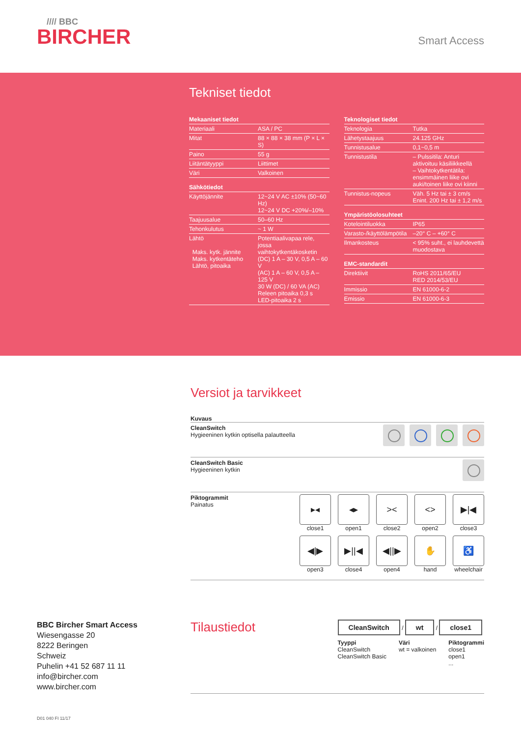//// BBC
BIRCHER
Smart Access
Tekniset tiedot
| Mekaaniset tiedot | |
| --- | --- |
| Materiaali | ASA / PC |
| Mitat | 88 × 88 × 38 mm (P × L × S) |
| Paino | 55 g |
| Liitäntätyyppi | Liittimet |
| Väri | Valkoinen |
| Sähkötiedot | |
| Käyttöjännite | 12~24 V AC ±10% (50~60 Hz) 12~24 V DC +20%/–10% |
| Taajuusalue | 50–60 Hz |
| Tehonkulutus | ~ 1 W |
| Lähtö Maks. kytk. jännite Maks. kytkentäteho Lähtö, pitoaika | Potentiaalivapaa rele, jossa vaihtokytkentäkosketin (DC) 1 A – 30 V, 0,5 A – 60 V (AC) 1 A – 60 V, 0,5 A – 125 V 30 W (DC) / 60 VA (AC) Releen pitoaika 0,3 s LED-pitoaika 2 s |
| Teknologiset tiedot | |
| --- | --- |
| Teknologia | Tutka |
| Lähetystaajuus | 24.125 GHz |
| Tunnistusalue | 0,1~0,5 m |
| Tunnistustila | – Pulssitila: Anturi aktivoituu käsiliikkeellä – Vaihtokytkentätila: ensimmäinen liike ovi auki/toinen liike ovi kiinni |
| Tunnistus-nopeus | Väh. 5 Hz tai ± 3 cm/s Enint. 200 Hz tai ± 1,2 m/s |
| Ympäristöolosuhteet | |
| Kotelointiluokka | IP65 |
| Varasto-/käyttölämpötila | –20° C – +60° C |
| Ilmankosteus | < 95% suht., ei lauhdevettä muodostava |
| EMC-standardit | |
| Direktiivit | RoHS 2011/65/EU RED 2014/53/EU |
| Immissio | EN 61000-6-2 |
| Emissio | EN 61000-6-3 |
Versiot ja tarvikkeet
Kuvaus
CleanSwitch
Hygieeninen kytkin optisella palautteella
CleanSwitch Basic
Hygieeninen kytkin
Piktogrammit
Painatus
▸◂
close1
◂▸
open1
><
close2
<>
open2
▶|◀
close3
◀|▶
open3
▶||◀
close4
◀||▶
open4
✋
hand
♿
wheelchair
BBC Bircher Smart Access
Wiesengasse 20
8222 Beringen
Schweiz
Puhelin +41 52 687 11 11
info@bircher.com
www.bircher.com
Tilaustiedot
CleanSwitch / wt / close1
Tyyppi
CleanSwitch
CleanSwitch Basic
Väri
wt = valkoinen
Piktogrammi
close1
open1
...
D01 040 FI 11/17